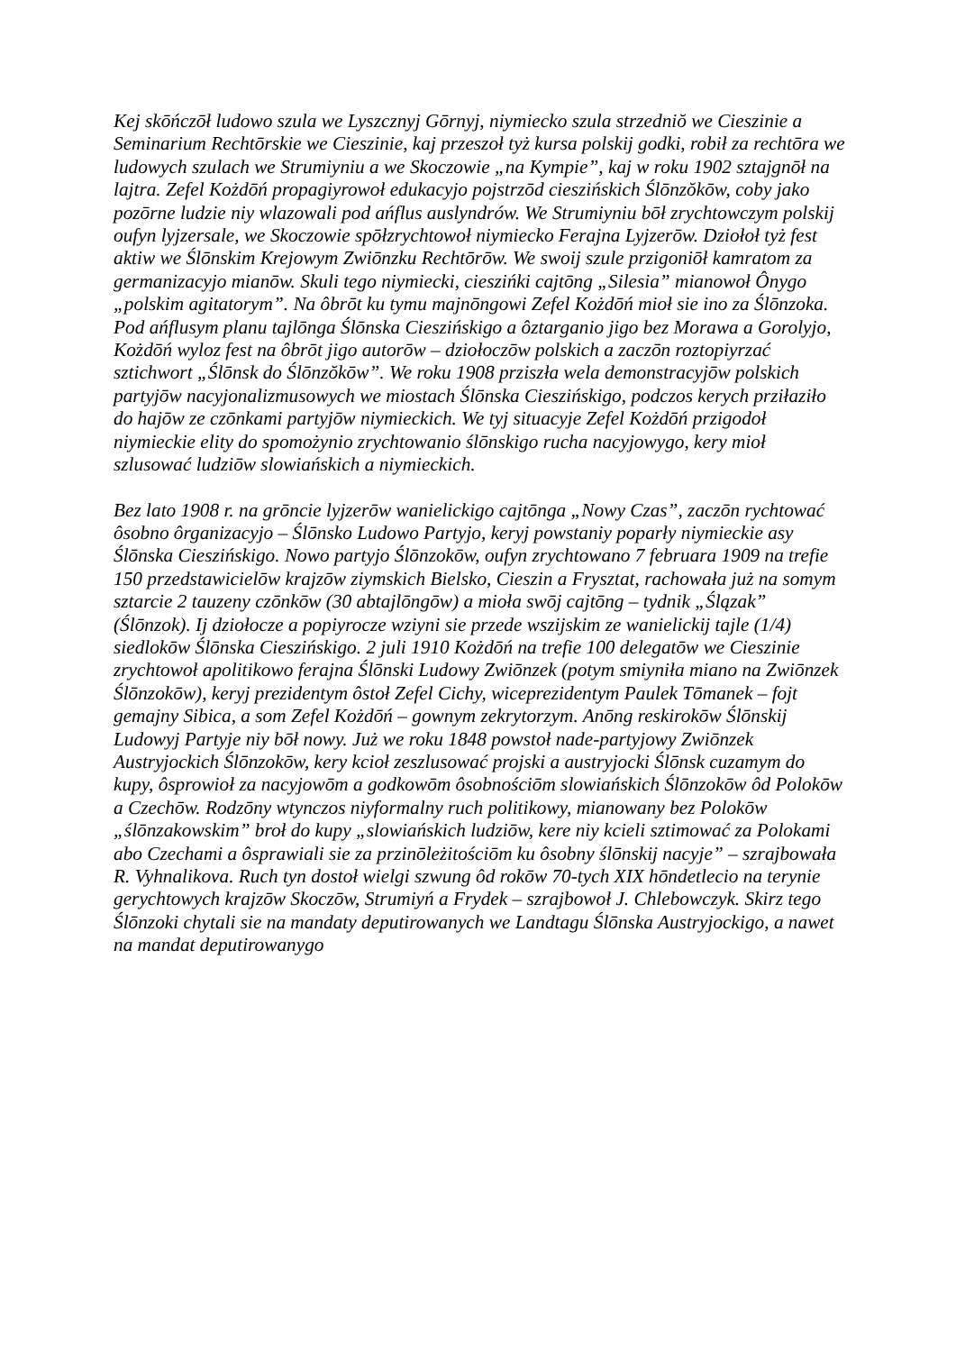Kej skōńczōł ludowo szula we Lyszcznyj Gōrnyj, niymiecko szula strzedniŏ we Cieszinie a Seminarium Rechtōrskie we Cieszinie, kaj przeszoł tyż kursa polskij godki, robił za rechtōra we ludowych szulach we Strumiyniu a we Skoczowie „na Kympie”, kaj w roku 1902 sztajgnōł na lajtra. Zefel Kożdōń propagiyrowoł edukacyjo pojstrzōd cieszińskich Ślōnzŏkōw, coby jako pozōrne ludzie niy wlazowali pod ańflus auslyndrów. We Strumiyniu bōł zrychtowczym polskij oufyn lyjzersale, we Skoczowie spōłzrychtowoł niymiecko Ferajna Lyjzerōw. Dziołoł tyż fest aktiw we Ślōnskim Krejowym Zwiōnzku Rechtōrōw. We swoij szule przigoniōł kamratom za germanizacyjo mianōw. Skuli tego niymiecki, cieszińki cajtōng „Silesia” mianowoł Ônygo „polskim agitatorym”. Na ôbrōt ku tymu majnōngowi Zefel Kożdōń mioł sie ino za Ślōnzoka. Pod ańflusym planu tajlōnga Ślōnska Cieszińskigo a ôztarganio jigo bez Morawa a Gorolyjo, Kożdōń wyloz fest na ôbrōt jigo autorōw – dziołoczōw polskich a zaczōn roztopiyrzać sztichwort „Ślōnsk do Ślōnzŏkōw”. We roku 1908 prziszła wela demonstracyjōw polskich partyjōw nacyjonalizmusowych we miostach Ślōnska Cieszińskigo, podczos kerych prziłaziło do hajōw ze czōnkami partyjōw niymieckich. We tyj situacyje Zefel Kożdōń przigodoł niymieckie elity do spomożynio zrychtowanio ślōnskigo rucha nacyjowygo, kery mioł szlusować ludziōw slowiańskich a niymieckich.
Bez lato 1908 r. na grōncie lyjzerōw wanielickigo cajtōnga „Nowy Czas”, zaczōn rychtować ôsobno ôrganizacyjo – Ślōnsko Ludowo Partyjo, keryj powstaniy poparły niymieckie asy Ślōnska Cieszińskigo. Nowo partyjo Ślōnzokōw, oufyn zrychtowano 7 februara 1909 na trefie 150 przedstawicielōw krajzōw ziymskich Bielsko, Cieszin a Frysztat, rachowała już na somym sztarcie 2 tauzeny czōnkōw (30 abtajlōngōw) a mioła swōj cajtōng – tydnik „Ślązak” (Ślōnzok). Ij dziołocze a popiyrocze wziyni sie przede wszijskim ze wanielickij tajle (1/4) siedlokōw Ślōnska Cieszińskigo. 2 juli 1910 Kożdōń na trefie 100 delegatōw we Cieszinie zrychtowoł apolitikowo ferajna Ślōnski Ludowy Zwiōnzek (potym smiyniła miano na Zwiōnzek Ślōnzokōw), keryj prezidentym ôstoł Zefel Cichy, wiceprezidentym Paulek Tōmanek – fojt gemajny Sibica, a som Zefel Kożdōń – gownym zekrytorzym. Anōng reskirokōw Ślōnskij Ludowyj Partyje niy bōł nowy. Już we roku 1848 powstoł nade-partyjowy Zwiōnzek Austryjockich Ślōnzokōw, kery kcioł zeszlusować projski a austryjocki Ślōnsk cuzamym do kupy, ôsprowioł za nacyjowōm a godkowōm ôsobnościōm slowiańskich Ślōnzokōw ôd Polokōw a Czechōw. Rodzōny wtynczos niyformalny ruch politikowy, mianowany bez Polokōw „ślōnzakowskim” broł do kupy „slowiańskich ludziōw, kere niy kcieli sztimować za Polokami abo Czechami a ôsprawiali sie za przinōleżitościōm ku ôsobny ślōnskij nacyje” – szrajbowała R. Vyhnalikova. Ruch tyn dostoł wielgi szwung ôd rokōw 70-tych XIX hōndetlecio na terynie gerychtowych krajzōw Skoczōw, Strumiyń a Frydek – szrajbowoł J. Chlebowczyk. Skirz tego Ślōnzoki chytali sie na mandaty deputirowanych we Landtagu Ślōnska Austryjockigo, a nawet na mandat deputirowanygo